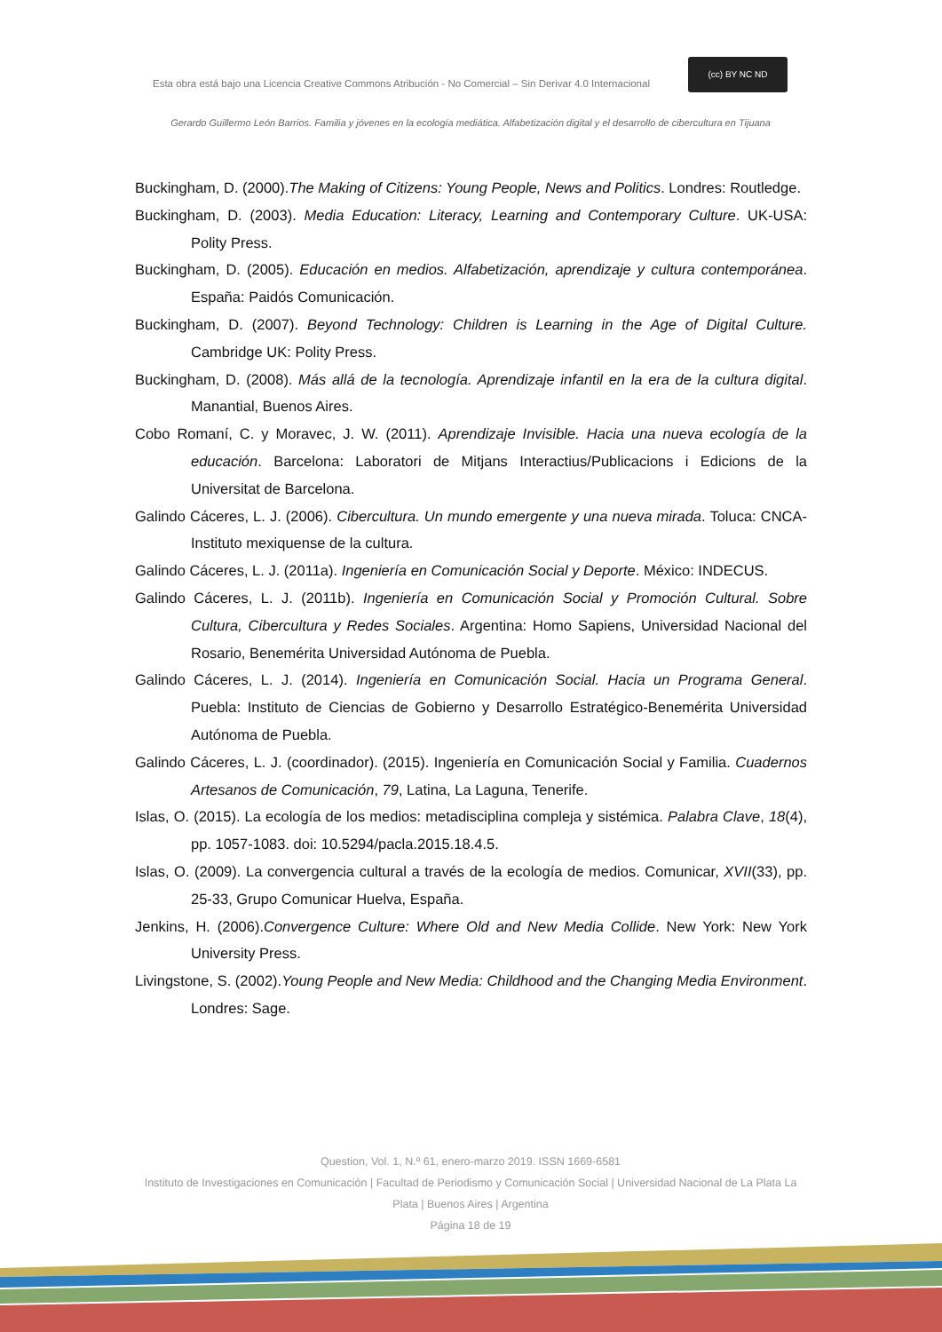Esta obra está bajo una Licencia Creative Commons Atribución - No Comercial – Sin Derivar 4.0 Internacional
(cc) BY NC ND
Gerardo Guillermo León Barrios. Familia y jóvenes en la ecología mediática. Alfabetización digital y el desarrollo de cibercultura en Tijuana
Buckingham, D. (2000).The Making of Citizens: Young People, News and Politics. Londres: Routledge.
Buckingham, D. (2003). Media Education: Literacy, Learning and Contemporary Culture. UK-USA: Polity Press.
Buckingham, D. (2005). Educación en medios. Alfabetización, aprendizaje y cultura contemporánea. España: Paidós Comunicación.
Buckingham, D. (2007). Beyond Technology: Children is Learning in the Age of Digital Culture. Cambridge UK: Polity Press.
Buckingham, D. (2008). Más allá de la tecnología. Aprendizaje infantil en la era de la cultura digital. Manantial, Buenos Aires.
Cobo Romaní, C. y Moravec, J. W. (2011). Aprendizaje Invisible. Hacia una nueva ecología de la educación. Barcelona: Laboratori de Mitjans Interactius/Publicacions i Edicions de la Universitat de Barcelona.
Galindo Cáceres, L. J. (2006). Cibercultura. Un mundo emergente y una nueva mirada. Toluca: CNCA- Instituto mexiquense de la cultura.
Galindo Cáceres, L. J. (2011a). Ingeniería en Comunicación Social y Deporte. México: INDECUS.
Galindo Cáceres, L. J. (2011b). Ingeniería en Comunicación Social y Promoción Cultural. Sobre Cultura, Cibercultura y Redes Sociales. Argentina: Homo Sapiens, Universidad Nacional del Rosario, Benemérita Universidad Autónoma de Puebla.
Galindo Cáceres, L. J. (2014). Ingeniería en Comunicación Social. Hacia un Programa General. Puebla: Instituto de Ciencias de Gobierno y Desarrollo Estratégico-Benemérita Universidad Autónoma de Puebla.
Galindo Cáceres, L. J. (coordinador). (2015). Ingeniería en Comunicación Social y Familia. Cuadernos Artesanos de Comunicación, 79, Latina, La Laguna, Tenerife.
Islas, O. (2015). La ecología de los medios: metadisciplina compleja y sistémica. Palabra Clave, 18(4), pp. 1057-1083. doi: 10.5294/pacla.2015.18.4.5.
Islas, O. (2009). La convergencia cultural a través de la ecología de medios. Comunicar, XVII(33), pp. 25-33, Grupo Comunicar Huelva, España.
Jenkins, H. (2006).Convergence Culture: Where Old and New Media Collide. New York: New York University Press.
Livingstone, S. (2002).Young People and New Media: Childhood and the Changing Media Environment. Londres: Sage.
Question, Vol. 1, N.º 61, enero-marzo 2019. ISSN 1669-6581
Instituto de Investigaciones en Comunicación | Facultad de Periodismo y Comunicación Social | Universidad Nacional de La Plata La Plata | Buenos Aires | Argentina
Página 18 de 19